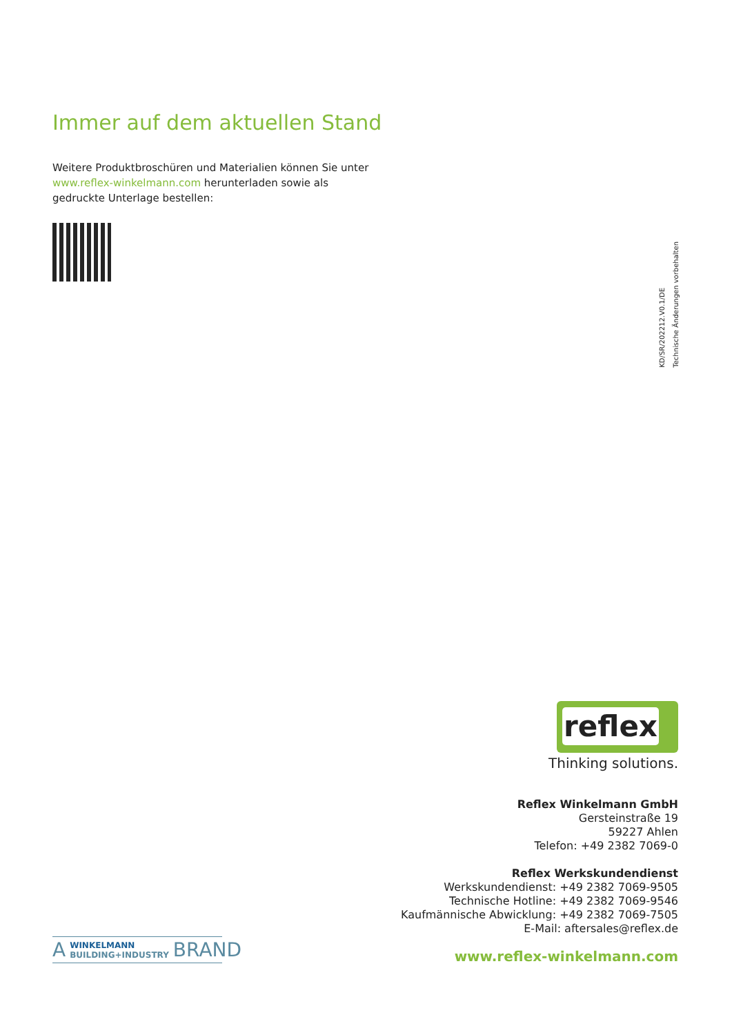Immer auf dem aktuellen Stand
Weitere Produktbroschüren und Materialien können Sie unter www.reflex-winkelmann.com herunterladen sowie als gedruckte Unterlage bestellen:
KD/SR/202212.V0.1/DE
Technische Änderungen vorbehalten
reflex
Thinking solutions.
Reflex Winkelmann GmbH
Gersteinstraße 19
59227 Ahlen
Telefon: +49 2382 7069-0
Reflex Werkskundendienst
Werkskundendienst: +49 2382 7069-9505
Technische Hotline: +49 2382 7069-9546
Kaufmännische Abwicklung: +49 2382 7069-7505
E-Mail: aftersales@reflex.de
www.reflex-winkelmann.com
A WINKELMANN
BUILDING+INDUSTRY BRAND